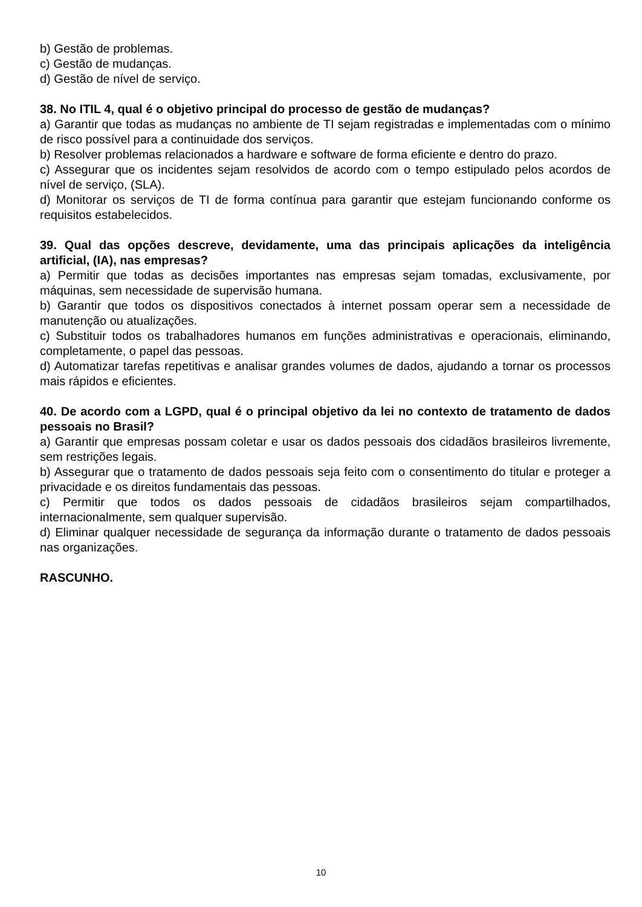b) Gestão de problemas.
c) Gestão de mudanças.
d) Gestão de nível de serviço.
38. No ITIL 4, qual é o objetivo principal do processo de gestão de mudanças?
a) Garantir que todas as mudanças no ambiente de TI sejam registradas e implementadas com o mínimo de risco possível para a continuidade dos serviços.
b) Resolver problemas relacionados a hardware e software de forma eficiente e dentro do prazo.
c) Assegurar que os incidentes sejam resolvidos de acordo com o tempo estipulado pelos acordos de nível de serviço, (SLA).
d) Monitorar os serviços de TI de forma contínua para garantir que estejam funcionando conforme os requisitos estabelecidos.
39. Qual das opções descreve, devidamente, uma das principais aplicações da inteligência artificial, (IA), nas empresas?
a) Permitir que todas as decisões importantes nas empresas sejam tomadas, exclusivamente, por máquinas, sem necessidade de supervisão humana.
b) Garantir que todos os dispositivos conectados à internet possam operar sem a necessidade de manutenção ou atualizações.
c) Substituir todos os trabalhadores humanos em funções administrativas e operacionais, eliminando, completamente, o papel das pessoas.
d) Automatizar tarefas repetitivas e analisar grandes volumes de dados, ajudando a tornar os processos mais rápidos e eficientes.
40. De acordo com a LGPD, qual é o principal objetivo da lei no contexto de tratamento de dados pessoais no Brasil?
a) Garantir que empresas possam coletar e usar os dados pessoais dos cidadãos brasileiros livremente, sem restrições legais.
b) Assegurar que o tratamento de dados pessoais seja feito com o consentimento do titular e proteger a privacidade e os direitos fundamentais das pessoas.
c) Permitir que todos os dados pessoais de cidadãos brasileiros sejam compartilhados, internacionalmente, sem qualquer supervisão.
d) Eliminar qualquer necessidade de segurança da informação durante o tratamento de dados pessoais nas organizações.
RASCUNHO.
10